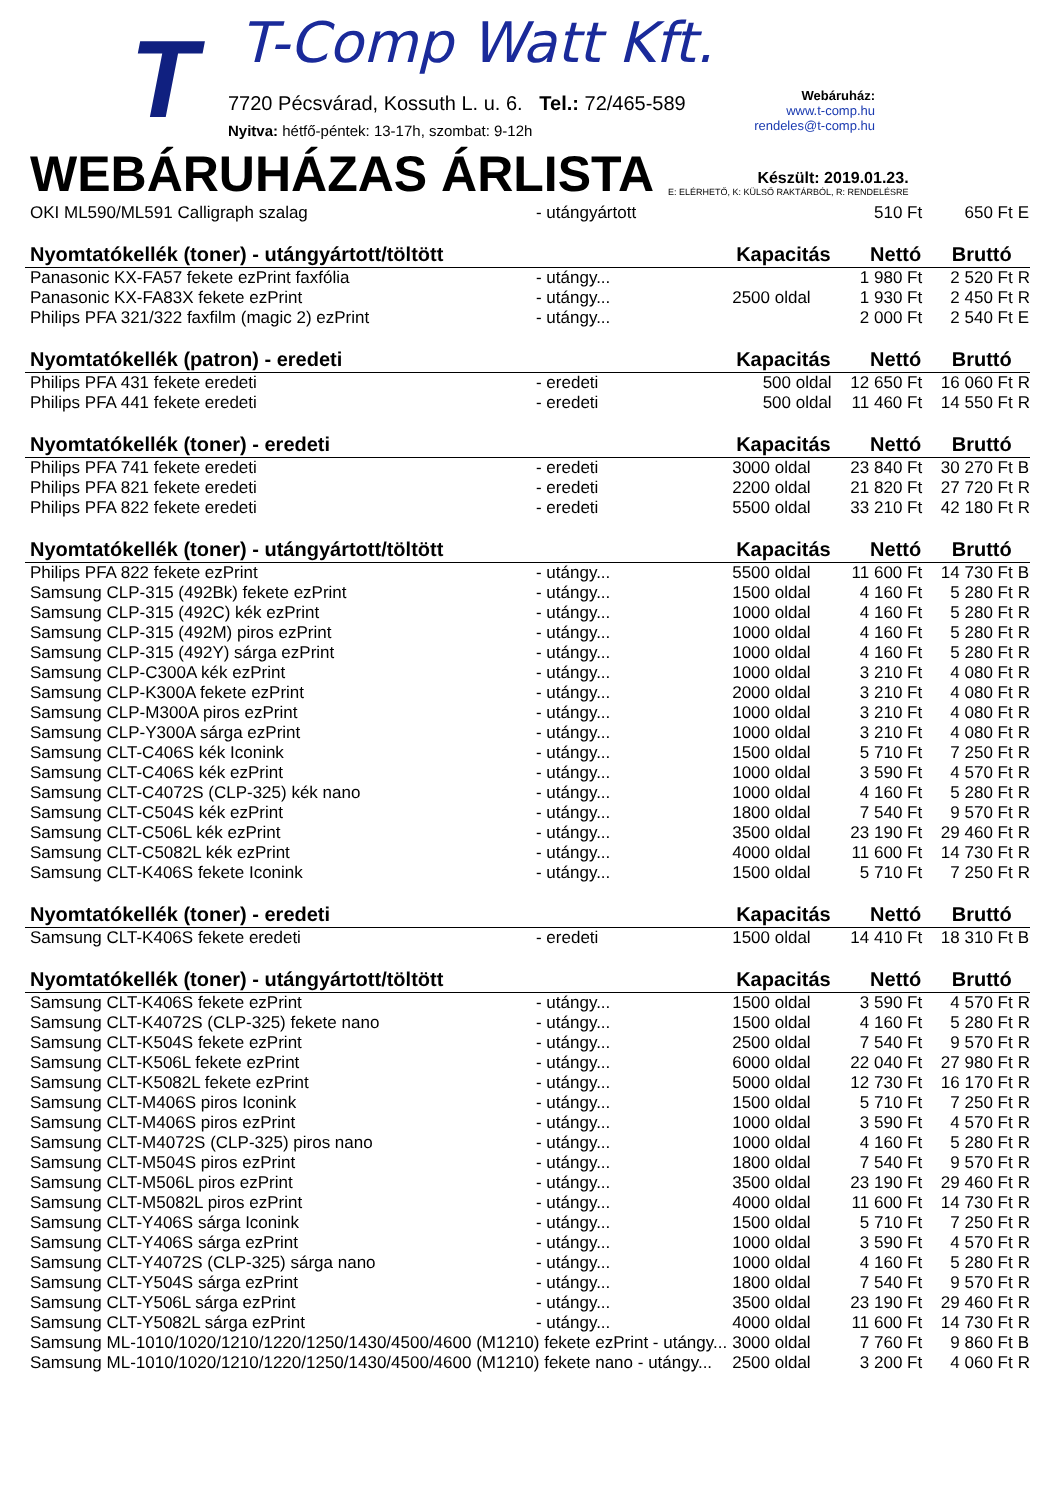T T-Comp Watt Kft.
7720 Pécsvárad, Kossuth L. u. 6. Tel.: 72/465-589
Nyitva: hétfő-péntek: 13-17h, szombat: 9-12h
Webáruház:
www.t-comp.hu
rendeles@t-comp.hu
WEBÁRUHÁZAS ÁRLISTA
Készült: 2019.01.23.
E: ELÉRHETŐ, K: KÜLSŐ RAKTÁRBÓL, R: RENDELÉSRE
| OKI ML590/ML591 Calligraph szalag | - utángyártott | | 510 Ft | 650 Ft | E |
| Nyomtatókellék (toner) - utángyártott/töltött | | Kapacitás | Nettó | Bruttó | |
| Panasonic KX-FA57 fekete ezPrint faxfólia | - utángy... | | 1 980 Ft | 2 520 Ft | R |
| Panasonic KX-FA83X fekete ezPrint | - utángy... | 2500 oldal | 1 930 Ft | 2 450 Ft | R |
| Philips PFA 321/322 faxfilm (magic 2) ezPrint | - utángy... | | 2 000 Ft | 2 540 Ft | E |
| Nyomtatókellék (patron) - eredeti | | Kapacitás | Nettó | Bruttó | |
| Philips PFA 431 fekete eredeti | - eredeti | 500 oldal | 12 650 Ft | 16 060 Ft | R |
| Philips PFA 441 fekete eredeti | - eredeti | 500 oldal | 11 460 Ft | 14 550 Ft | R |
| Nyomtatókellék (toner) - eredeti | | Kapacitás | Nettó | Bruttó | |
| Philips PFA 741 fekete eredeti | - eredeti | 3000 oldal | 23 840 Ft | 30 270 Ft | B |
| Philips PFA 821 fekete eredeti | - eredeti | 2200 oldal | 21 820 Ft | 27 720 Ft | R |
| Philips PFA 822 fekete eredeti | - eredeti | 5500 oldal | 33 210 Ft | 42 180 Ft | R |
| Nyomtatókellék (toner) - utángyártott/töltött | | Kapacitás | Nettó | Bruttó | |
| Philips PFA 822 fekete ezPrint | - utángy... | 5500 oldal | 11 600 Ft | 14 730 Ft | B |
| Samsung CLP-315 (492Bk) fekete ezPrint | - utángy... | 1500 oldal | 4 160 Ft | 5 280 Ft | R |
| Samsung CLP-315 (492C) kék ezPrint | - utángy... | 1000 oldal | 4 160 Ft | 5 280 Ft | R |
| Samsung CLP-315 (492M) piros ezPrint | - utángy... | 1000 oldal | 4 160 Ft | 5 280 Ft | R |
| Samsung CLP-315 (492Y) sárga ezPrint | - utángy... | 1000 oldal | 4 160 Ft | 5 280 Ft | R |
| Samsung CLP-C300A kék ezPrint | - utángy... | 1000 oldal | 3 210 Ft | 4 080 Ft | R |
| Samsung CLP-K300A fekete ezPrint | - utángy... | 2000 oldal | 3 210 Ft | 4 080 Ft | R |
| Samsung CLP-M300A piros ezPrint | - utángy... | 1000 oldal | 3 210 Ft | 4 080 Ft | R |
| Samsung CLP-Y300A sárga ezPrint | - utángy... | 1000 oldal | 3 210 Ft | 4 080 Ft | R |
| Samsung CLT-C406S kék Iconink | - utángy... | 1500 oldal | 5 710 Ft | 7 250 Ft | R |
| Samsung CLT-C406S kék ezPrint | - utángy... | 1000 oldal | 3 590 Ft | 4 570 Ft | R |
| Samsung CLT-C4072S (CLP-325) kék nano | - utángy... | 1000 oldal | 4 160 Ft | 5 280 Ft | R |
| Samsung CLT-C504S kék ezPrint | - utángy... | 1800 oldal | 7 540 Ft | 9 570 Ft | R |
| Samsung CLT-C506L kék ezPrint | - utángy... | 3500 oldal | 23 190 Ft | 29 460 Ft | R |
| Samsung CLT-C5082L kék ezPrint | - utángy... | 4000 oldal | 11 600 Ft | 14 730 Ft | R |
| Samsung CLT-K406S fekete Iconink | - utángy... | 1500 oldal | 5 710 Ft | 7 250 Ft | R |
| Nyomtatókellék (toner) - eredeti | | Kapacitás | Nettó | Bruttó | |
| Samsung CLT-K406S fekete eredeti | - eredeti | 1500 oldal | 14 410 Ft | 18 310 Ft | B |
| Nyomtatókellék (toner) - utángyártott/töltött | | Kapacitás | Nettó | Bruttó | |
| Samsung CLT-K406S fekete ezPrint | - utángy... | 1500 oldal | 3 590 Ft | 4 570 Ft | R |
| Samsung CLT-K4072S (CLP-325) fekete nano | - utángy... | 1500 oldal | 4 160 Ft | 5 280 Ft | R |
| Samsung CLT-K504S fekete ezPrint | - utángy... | 2500 oldal | 7 540 Ft | 9 570 Ft | R |
| Samsung CLT-K506L fekete ezPrint | - utángy... | 6000 oldal | 22 040 Ft | 27 980 Ft | R |
| Samsung CLT-K5082L fekete ezPrint | - utángy... | 5000 oldal | 12 730 Ft | 16 170 Ft | R |
| Samsung CLT-M406S piros Iconink | - utángy... | 1500 oldal | 5 710 Ft | 7 250 Ft | R |
| Samsung CLT-M406S piros ezPrint | - utángy... | 1000 oldal | 3 590 Ft | 4 570 Ft | R |
| Samsung CLT-M4072S (CLP-325) piros nano | - utángy... | 1000 oldal | 4 160 Ft | 5 280 Ft | R |
| Samsung CLT-M504S piros ezPrint | - utángy... | 1800 oldal | 7 540 Ft | 9 570 Ft | R |
| Samsung CLT-M506L piros ezPrint | - utángy... | 3500 oldal | 23 190 Ft | 29 460 Ft | R |
| Samsung CLT-M5082L piros ezPrint | - utángy... | 4000 oldal | 11 600 Ft | 14 730 Ft | R |
| Samsung CLT-Y406S sárga Iconink | - utángy... | 1500 oldal | 5 710 Ft | 7 250 Ft | R |
| Samsung CLT-Y406S sárga ezPrint | - utángy... | 1000 oldal | 3 590 Ft | 4 570 Ft | R |
| Samsung CLT-Y4072S (CLP-325) sárga nano | - utángy... | 1000 oldal | 4 160 Ft | 5 280 Ft | R |
| Samsung CLT-Y504S sárga ezPrint | - utángy... | 1800 oldal | 7 540 Ft | 9 570 Ft | R |
| Samsung CLT-Y506L sárga ezPrint | - utángy... | 3500 oldal | 23 190 Ft | 29 460 Ft | R |
| Samsung CLT-Y5082L sárga ezPrint | - utángy... | 4000 oldal | 11 600 Ft | 14 730 Ft | R |
| Samsung ML-1010/1020/1210/1220/1250/1430/4500/4600 (M1210) fekete ezPrint - utángy... | | 3000 oldal | 7 760 Ft | 9 860 Ft | B |
| Samsung ML-1010/1020/1210/1220/1250/1430/4500/4600 (M1210) fekete nano - utángy... | | 2500 oldal | 3 200 Ft | 4 060 Ft | R |